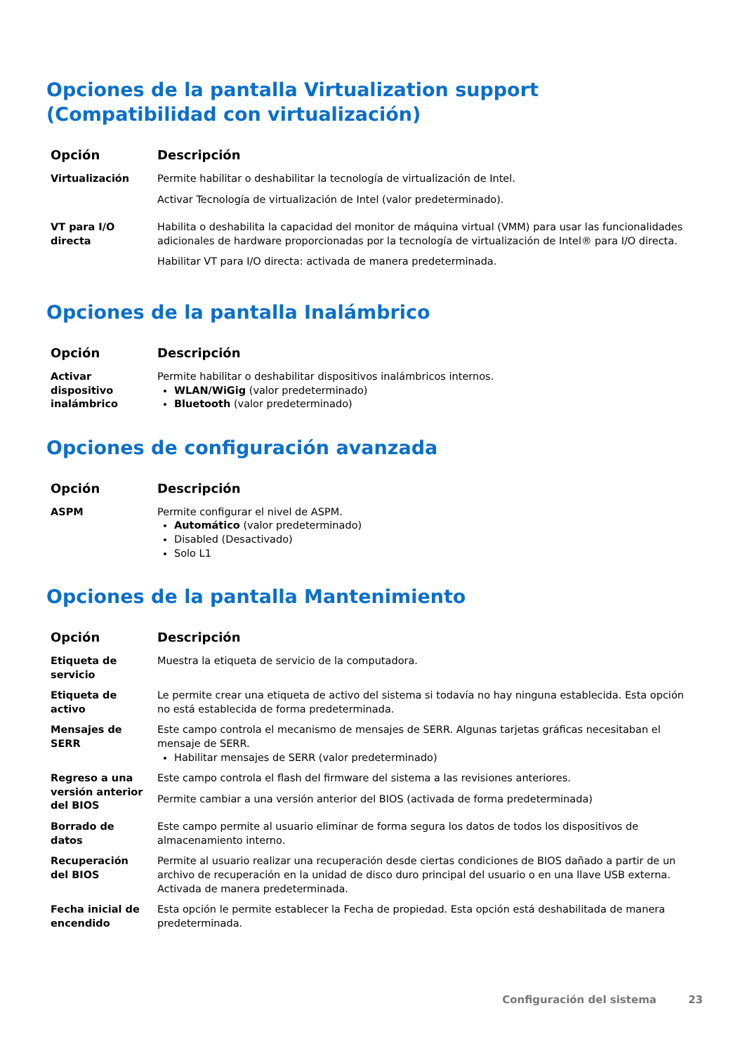Opciones de la pantalla Virtualization support (Compatibilidad con virtualización)
| Opción | Descripción |
| --- | --- |
| Virtualización | Permite habilitar o deshabilitar la tecnología de virtualización de Intel. Activar Tecnología de virtualización de Intel (valor predeterminado). |
| VT para I/O directa | Habilita o deshabilita la capacidad del monitor de máquina virtual (VMM) para usar las funcionalidades adicionales de hardware proporcionadas por la tecnología de virtualización de Intel® para I/O directa. Habilitar VT para I/O directa: activada de manera predeterminada. |
Opciones de la pantalla Inalámbrico
| Opción | Descripción |
| --- | --- |
| Activar dispositivo inalámbrico | Permite habilitar o deshabilitar dispositivos inalámbricos internos. WLAN/WiGig (valor predeterminado) Bluetooth (valor predeterminado) |
Opciones de configuración avanzada
| Opción | Descripción |
| --- | --- |
| ASPM | Permite configurar el nivel de ASPM. Automático (valor predeterminado) Disabled (Desactivado) Solo L1 |
Opciones de la pantalla Mantenimiento
| Opción | Descripción |
| --- | --- |
| Etiqueta de servicio | Muestra la etiqueta de servicio de la computadora. |
| Etiqueta de activo | Le permite crear una etiqueta de activo del sistema si todavía no hay ninguna establecida. Esta opción no está establecida de forma predeterminada. |
| Mensajes de SERR | Este campo controla el mecanismo de mensajes de SERR. Algunas tarjetas gráficas necesitaban el mensaje de SERR. Habilitar mensajes de SERR (valor predeterminado) |
| Regreso a una versión anterior del BIOS | Este campo controla el flash del firmware del sistema a las revisiones anteriores. Permite cambiar a una versión anterior del BIOS (activada de forma predeterminada) |
| Borrado de datos | Este campo permite al usuario eliminar de forma segura los datos de todos los dispositivos de almacenamiento interno. |
| Recuperación del BIOS | Permite al usuario realizar una recuperación desde ciertas condiciones de BIOS dañado a partir de un archivo de recuperación en la unidad de disco duro principal del usuario o en una llave USB externa. Activada de manera predeterminada. |
| Fecha inicial de encendido | Esta opción le permite establecer la Fecha de propiedad. Esta opción está deshabilitada de manera predeterminada. |
Configuración del sistema 23